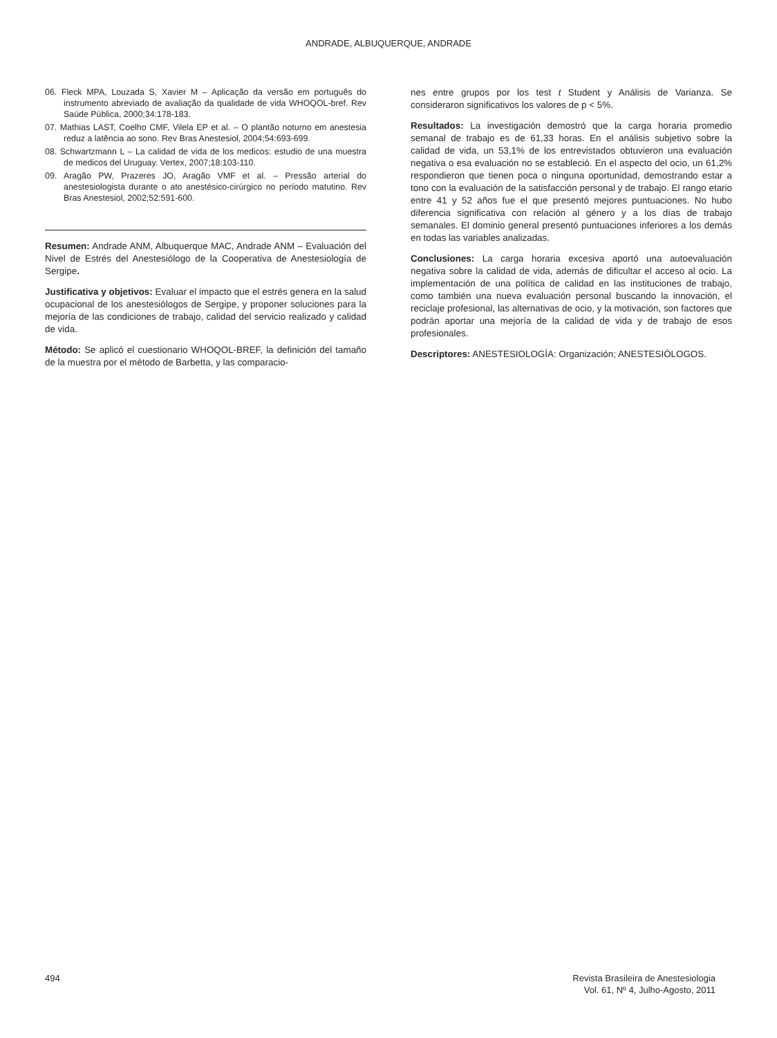ANDRADE, ALBUQUERQUE, ANDRADE
06. Fleck MPA, Louzada S, Xavier M – Aplicação da versão em português do instrumento abreviado de avaliação da qualidade de vida WHOQOL-bref. Rev Saúde Pública, 2000;34:178-183.
07. Mathias LAST, Coelho CMF, Vilela EP et al. – O plantão noturno em anestesia reduz a latência ao sono. Rev Bras Anestesiol, 2004;54:693-699.
08. Schwartzmann L – La calidad de vida de los medicos: estudio de una muestra de medicos del Uruguay. Vertex, 2007;18:103-110.
09. Aragão PW, Prazeres JO, Aragão VMF et al. – Pressão arterial do anestesiologista durante o ato anestésico-cirúrgico no período matutino. Rev Bras Anestesiol, 2002;52:591-600.
Resumen: Andrade ANM, Albuquerque MAC, Andrade ANM – Evaluación del Nivel de Estrés del Anestesiólogo de la Cooperativa de Anestesiología de Sergipe.
Justificativa y objetivos: Evaluar el impacto que el estrés genera en la salud ocupacional de los anestesiólogos de Sergipe, y proponer soluciones para la mejoría de las condiciones de trabajo, calidad del servicio realizado y calidad de vida.
Método: Se aplicó el cuestionario WHOQOL-BREF, la definición del tamaño de la muestra por el método de Barbetta, y las comparacio-
nes entre grupos por los test t Student y Análisis de Varianza. Se consideraron significativos los valores de p < 5%.
Resultados: La investigación demostró que la carga horaria promedio semanal de trabajo es de 61,33 horas. En el análisis subjetivo sobre la calidad de vida, un 53,1% de los entrevistados obtuvieron una evaluación negativa o esa evaluación no se estableció. En el aspecto del ocio, un 61,2% respondieron que tienen poca o ninguna oportunidad, demostrando estar a tono con la evaluación de la satisfacción personal y de trabajo. El rango etario entre 41 y 52 años fue el que presentó mejores puntuaciones. No hubo diferencia significativa con relación al género y a los días de trabajo semanales. El dominio general presentó puntuaciones inferiores a los demás en todas las variables analizadas.
Conclusiones: La carga horaria excesiva aportó una autoevaluación negativa sobre la calidad de vida, además de dificultar el acceso al ocio. La implementación de una política de calidad en las instituciones de trabajo, como también una nueva evaluación personal buscando la innovación, el reciclaje profesional, las alternativas de ocio, y la motivación, son factores que podrán aportar una mejoría de la calidad de vida y de trabajo de esos profesionales.
Descriptores: ANESTESIOLOGÍA: Organización; ANESTESIÓLOGOS.
494 Revista Brasileira de Anestesiologia
Vol. 61, Nº 4, Julho-Agosto, 2011